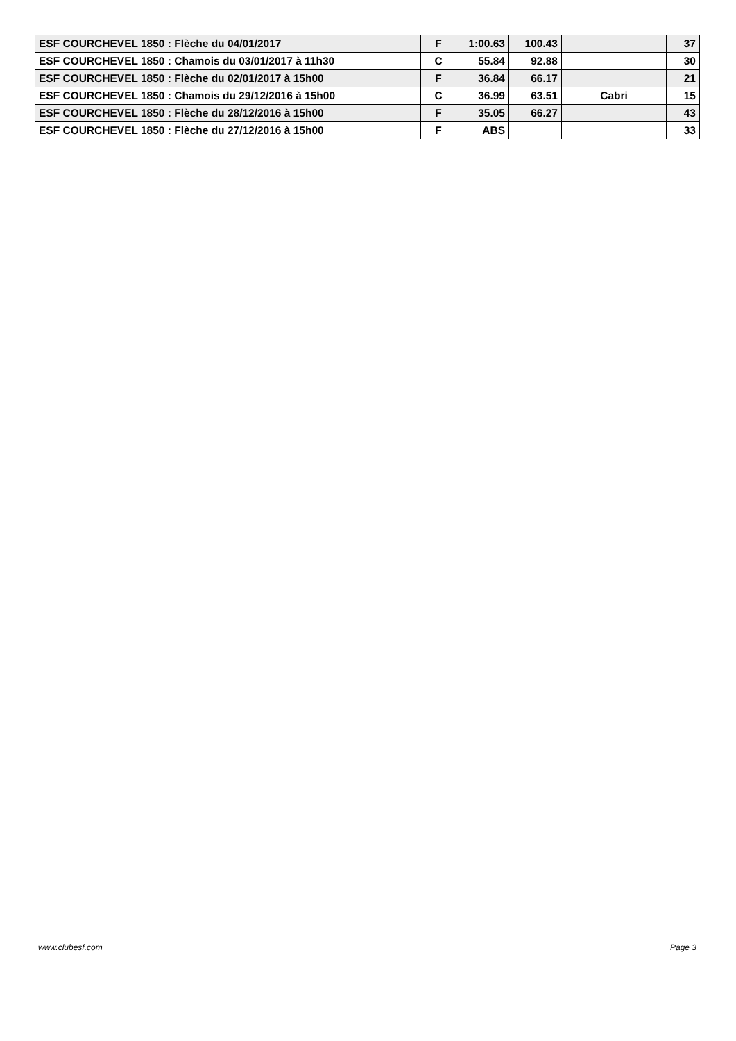| ESF COURCHEVEL 1850 : Flèche du 04/01/2017 | F | 1:00.63 | 100.43 | | 37 |
| ESF COURCHEVEL 1850 : Chamois du 03/01/2017 à 11h30 | C | 55.84 | 92.88 | | 30 |
| ESF COURCHEVEL 1850 : Flèche du 02/01/2017 à 15h00 | F | 36.84 | 66.17 | | 21 |
| ESF COURCHEVEL 1850 : Chamois du 29/12/2016 à 15h00 | C | 36.99 | 63.51 | Cabri | 15 |
| ESF COURCHEVEL 1850 : Flèche du 28/12/2016 à 15h00 | F | 35.05 | 66.27 | | 43 |
| ESF COURCHEVEL 1850 : Flèche du 27/12/2016 à 15h00 | F | ABS | | | 33 |
www.clubesf.com Page 3